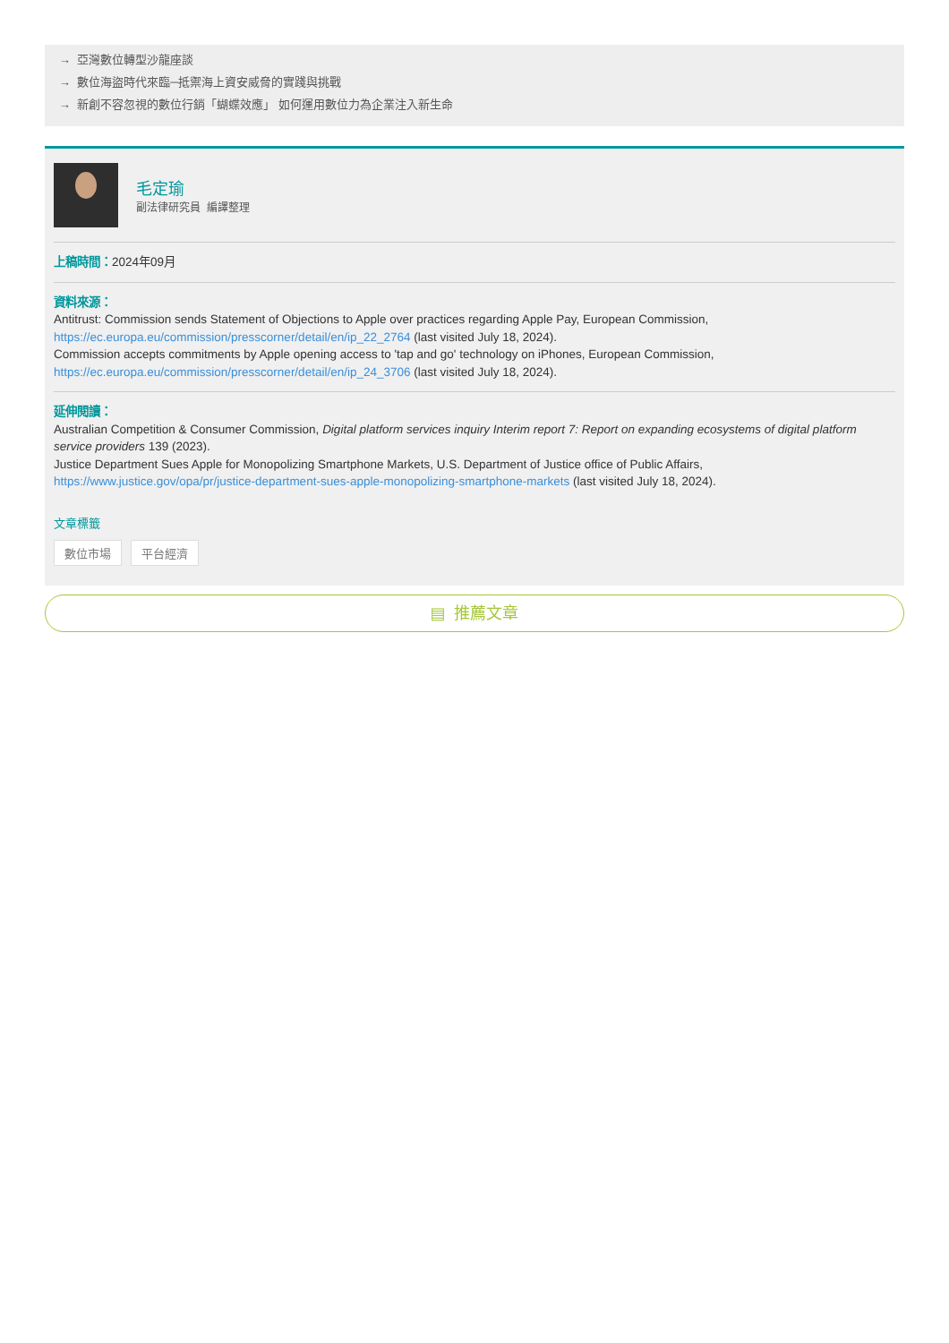→ 亞灣數位轉型沙龍座談
→ 數位海盜時代來臨─抵禦海上資安威脅的實踐與挑戰
→ 新創不容忽視的數位行銷「蝴蝶效應」 如何運用數位力為企業注入新生命
毛定瑜
副法律研究員 編譯整理
上稿時間：2024年09月
資料來源：
Antitrust: Commission sends Statement of Objections to Apple over practices regarding Apple Pay, European Commission,
https://ec.europa.eu/commission/presscorner/detail/en/ip_22_2764 (last visited July 18, 2024).
Commission accepts commitments by Apple opening access to 'tap and go' technology on iPhones, European Commission,
https://ec.europa.eu/commission/presscorner/detail/en/ip_24_3706 (last visited July 18, 2024).
延伸閱讀：
Australian Competition & Consumer Commission, Digital platform services inquiry Interim report 7: Report on expanding ecosystems of digital platform service providers 139 (2023).
Justice Department Sues Apple for Monopolizing Smartphone Markets, U.S. Department of Justice office of Public Affairs, https://www.justice.gov/opa/pr/justice-department-sues-apple-monopolizing-smartphone-markets (last visited July 18, 2024).
文章標籤
數位市場 平台經濟
▤ 推薦文章